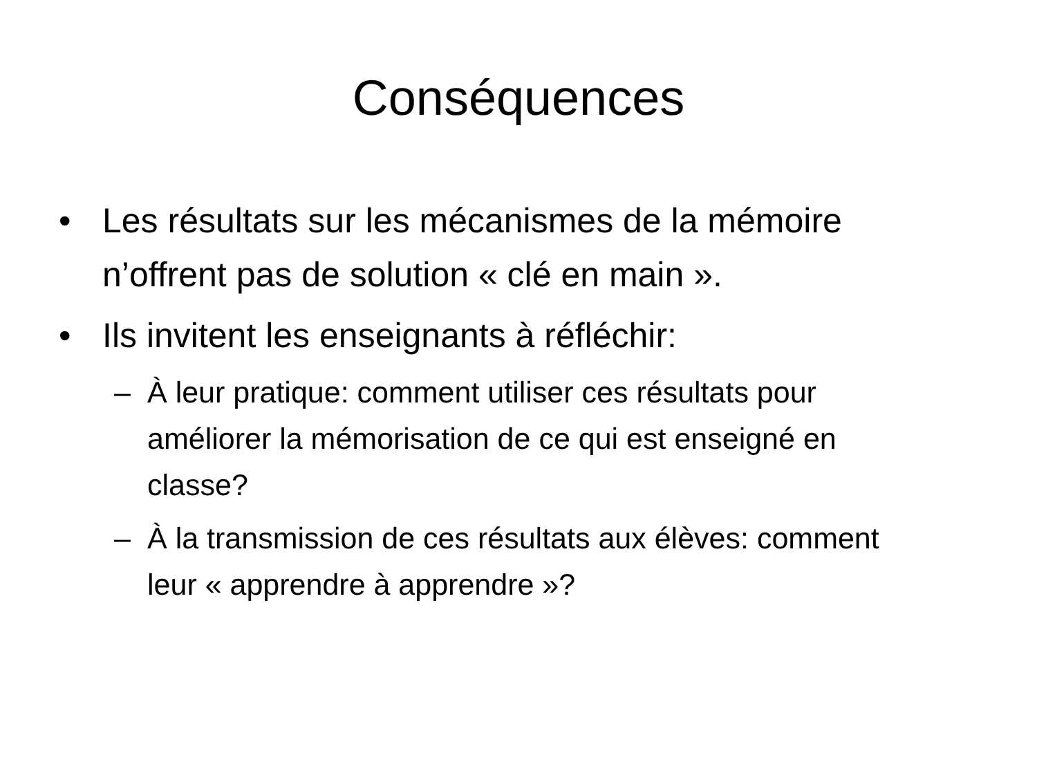Conséquences
• Les résultats sur les mécanismes de la mémoire n’offrent pas de solution « clé en main ».
• Ils invitent les enseignants à réfléchir:
– À leur pratique: comment utiliser ces résultats pour améliorer la mémorisation de ce qui est enseigné en classe?
– À la transmission de ces résultats aux élèves: comment leur « apprendre à apprendre »?